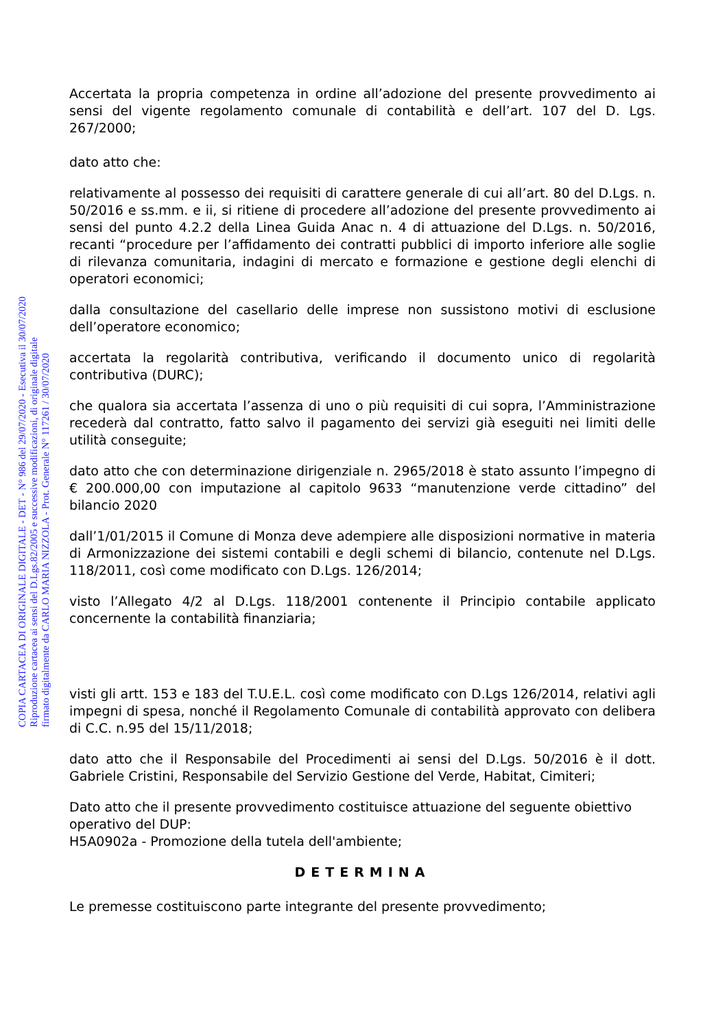Accertata la propria competenza in ordine all’adozione del presente provvedimento ai sensi del vigente regolamento comunale di contabilità e dell’art. 107 del D. Lgs. 267/2000;
dato atto che:
relativamente al possesso dei requisiti di carattere generale di cui all’art. 80 del D.Lgs. n. 50/2016 e ss.mm. e ii, si ritiene di procedere all’adozione del presente provvedimento ai sensi del punto 4.2.2 della Linea Guida Anac n. 4 di attuazione del D.Lgs. n. 50/2016, recanti “procedure per l’affidamento dei contratti pubblici di importo inferiore alle soglie di rilevanza comunitaria, indagini di mercato e formazione e gestione degli elenchi di operatori economici;
dalla consultazione del casellario delle imprese non sussistono motivi di esclusione dell’operatore economico;
accertata la regolarità contributiva, verificando il documento unico di regolarità contributiva (DURC);
che qualora sia accertata l’assenza di uno o più requisiti di cui sopra, l’Amministrazione recederà dal contratto, fatto salvo il pagamento dei servizi già eseguiti nei limiti delle utilità conseguite;
dato atto che con determinazione dirigenziale n. 2965/2018 è stato assunto l’impegno di € 200.000,00 con imputazione al capitolo 9633 “manutenzione verde cittadino” del bilancio 2020
dall’1/01/2015 il Comune di Monza deve adempiere alle disposizioni normative in materia di Armonizzazione dei sistemi contabili e degli schemi di bilancio, contenute nel D.Lgs. 118/2011, così come modificato con D.Lgs. 126/2014;
visto l’Allegato 4/2 al D.Lgs. 118/2001 contenente il Principio contabile applicato concernente la contabilità finanziaria;
visti gli artt. 153 e 183 del T.U.E.L. così come modificato con D.Lgs 126/2014, relativi agli impegni di spesa, nonché il Regolamento Comunale di contabilità approvato con delibera di C.C. n.95 del 15/11/2018;
dato atto che il Responsabile del Procedimenti ai sensi del D.Lgs. 50/2016 è il dott. Gabriele Cristini, Responsabile del Servizio Gestione del Verde, Habitat, Cimiteri;
Dato atto che il presente provvedimento costituisce attuazione del seguente obiettivo operativo del DUP:
H5A0902a - Promozione della tutela dell'ambiente;
DETERMINA
Le premesse costituiscono parte integrante del presente provvedimento;
COPIA CARTACEA DI ORIGINALE DIGITALE - DET - N° 986 del 29/07/2020 - Esecutiva il 30/07/2020
Riproduzione cartacea ai sensi del D.Lgs.82/2005 e successive modificazioni, di originale digitale
firmato digitalmente da CARLO MARIA NIZZOLA - Prot. Generale N° 117261 / 30/07/2020